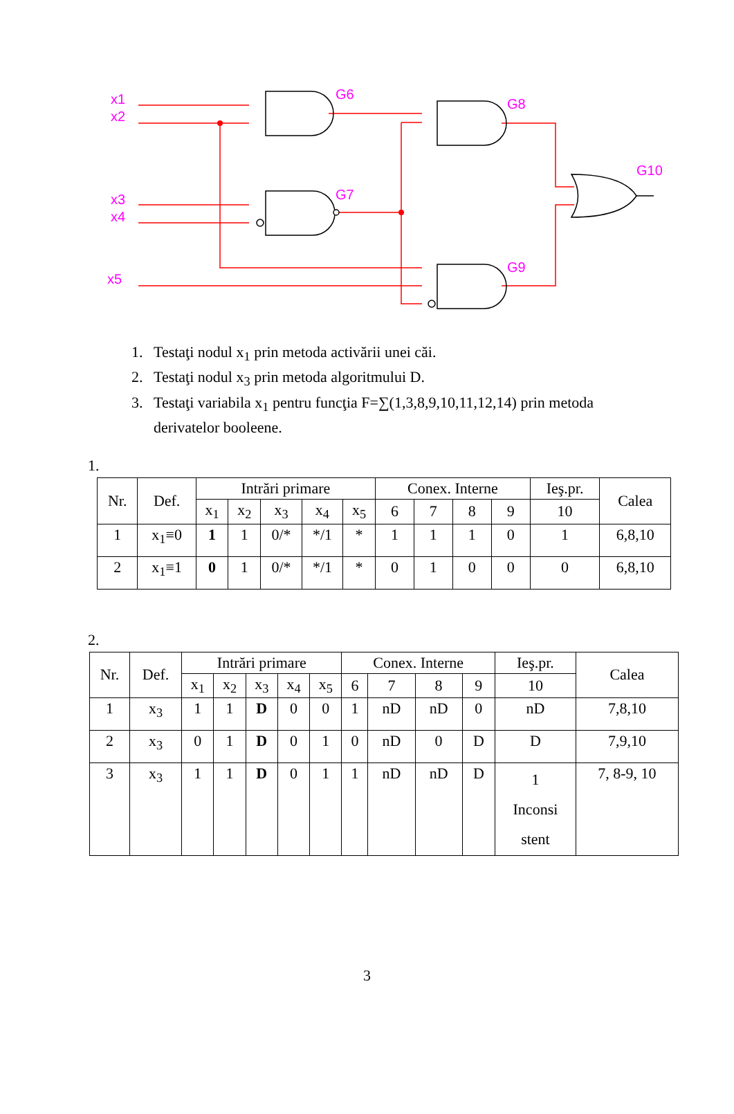x1
x2
x3
x4
x5
G6
G7
G8
G9
G10
1. Testaţi nodul x<sub>1</sub> prin metoda activării unei căi.
2. Testaţi nodul x<sub>3</sub> prin metoda algoritmului D.
3. Testaţi variabila x<sub>1</sub> pentru funcţia F=∑(1,3,8,9,10,11,12,14) prin metoda
derivatelor booleene.
1.
| Nr. | Def. | Intrări primare | | | | | Conex. Interne | | | | Ieş.pr. | Calea |
| --- | --- | --- | --- | --- | --- | --- | --- | --- | --- | --- | --- | --- |
| | | x<sub>1</sub> | x<sub>2</sub> | x<sub>3</sub> | x<sub>4</sub> | x<sub>5</sub> | 6 | 7 | 8 | 9 | 10 | |
| 1 | x<sub>1</sub>≡0 | 1 | 1 | 0/* | */1 | * | 1 | 1 | 1 | 0 | 1 | 6,8,10 |
| 2 | x<sub>1</sub>≡1 | 0 | 1 | 0/* | */1 | * | 0 | 1 | 0 | 0 | 0 | 6,8,10 |
2.
| Nr. | Def. | Intrări primare | | | | | Conex. Interne | | | | Ieş.pr. | Calea |
| --- | --- | --- | --- | --- | --- | --- | --- | --- | --- | --- | --- | --- |
| | | x<sub>1</sub> | x<sub>2</sub> | x<sub>3</sub> | x<sub>4</sub> | x<sub>5</sub> | 6 | 7 | 8 | 9 | 10 | |
| 1 | x<sub>3</sub> | 1 | 1 | D | 0 | 0 | 1 | nD | nD | 0 | nD | 7,8,10 |
| 2 | x<sub>3</sub> | 0 | 1 | D | 0 | 1 | 0 | nD | 0 | D | D | 7,9,10 |
| 3 | x<sub>3</sub> | 1 | 1 | D | 0 | 1 | 1 | nD | nD | D | 1 Inconsi stent | 7, 8-9, 10 |
3